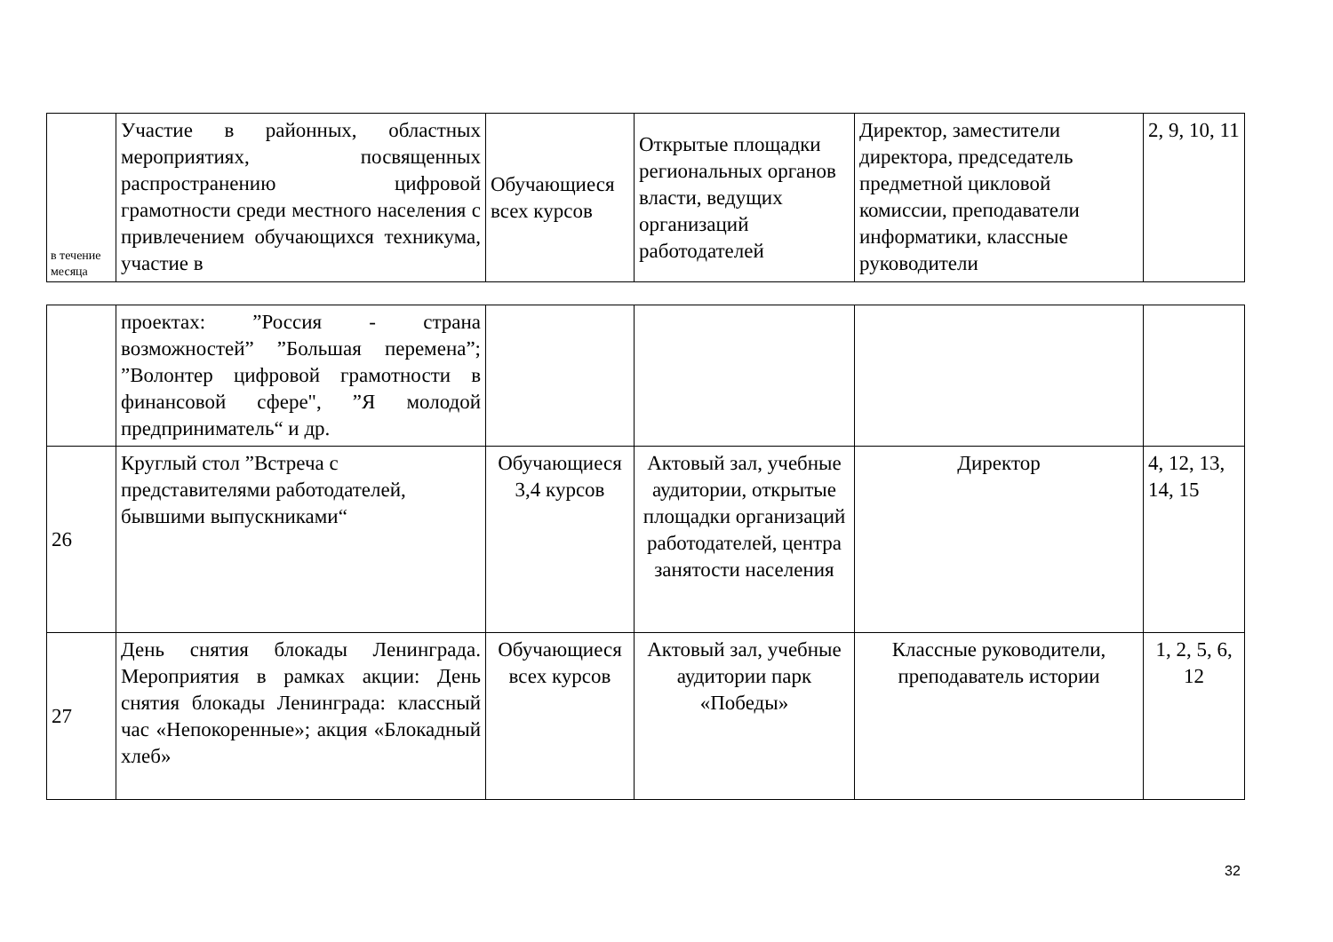| в течение месяца | Участие в районных, областных мероприятиях, посвященных распространению цифровой грамотности среди местного населения с привлечением обучающихся техникума, участие в | Обучающиеся всех курсов | Открытые площадки региональных органов власти, ведущих организаций работодателей | Директор, заместители директора, председатель предметной цикловой комиссии, преподаватели информатики, классные руководители | 2, 9, 10, 11 |
| | проектах: ”Россия - страна возможностей” ”Большая перемена”; ”Волонтер цифровой грамотности в финансовой сфере", ”Я молодой предприниматель“ и др. | | | | |
| 26 | Круглый стол ”Встреча с представителями работодателей, бывшими выпускниками“ | Обучающиеся 3,4 курсов | Актовый зал, учебные аудитории, открытые площадки организаций работодателей, центра занятости населения | Директор | 4, 12, 13, 14, 15 |
| 27 | День снятия блокады Ленинграда. Мероприятия в рамках акции: День снятия блокады Ленинграда: классный час «Непокоренные»; акция «Блокадный хлеб» | Обучающиеся всех курсов | Актовый зал, учебные аудитории парк «Победы» | Классные руководители, преподаватель истории | 1, 2, 5, 6, 12 |
32